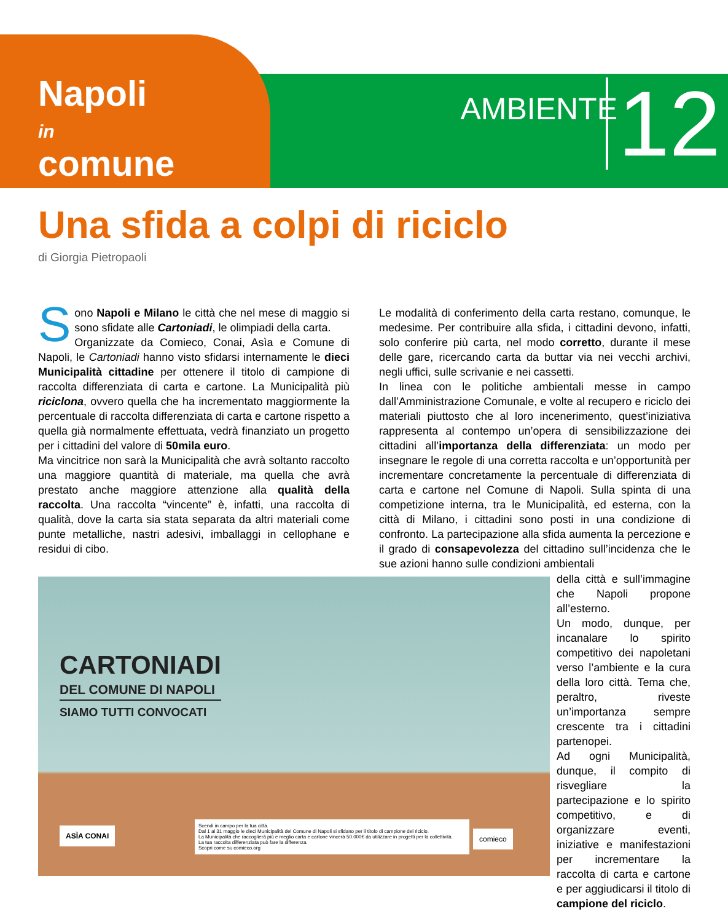Napoli
in
comune
AMBIENTE 12
Una sfida a colpi di riciclo
di Giorgia Pietropaoli
Sono Napoli e Milano le città che nel mese di maggio si sono sfidate alle Cartoniadi, le olimpiadi della carta.
Organizzate da Comieco, Conai, Asìa e Comune di Napoli, le Cartoniadi hanno visto sfidarsi internamente le dieci Municipalità cittadine per ottenere il titolo di campione di raccolta differenziata di carta e cartone. La Municipalità più riciclona, ovvero quella che ha incrementato maggiormente la percentuale di raccolta differenziata di carta e cartone rispetto a quella già normalmente effettuata, vedrà finanziato un progetto per i cittadini del valore di 50mila euro.
Ma vincitrice non sarà la Municipalità che avrà soltanto raccolto una maggiore quantità di materiale, ma quella che avrà prestato anche maggiore attenzione alla qualità della raccolta. Una raccolta “vincente” è, infatti, una raccolta di qualità, dove la carta sia stata separata da altri materiali come punte metalliche, nastri adesivi, imballaggi in cellophane e residui di cibo.
Le modalità di conferimento della carta restano, comunque, le medesime. Per contribuire alla sfida, i cittadini devono, infatti, solo conferire più carta, nel modo corretto, durante il mese delle gare, ricercando carta da buttar via nei vecchi archivi, negli uffici, sulle scrivanie e nei cassetti.
In linea con le politiche ambientali messe in campo dall’Amministrazione Comunale, e volte al recupero e riciclo dei materiali piuttosto che al loro incenerimento, quest’iniziativa rappresenta al contempo un’opera di sensibilizzazione dei cittadini all’importanza della differenziata: un modo per insegnare le regole di una corretta raccolta e un’opportunità per incrementare concretamente la percentuale di differenziata di carta e cartone nel Comune di Napoli. Sulla spinta di una competizione interna, tra le Municipalità, ed esterna, con la città di Milano, i cittadini sono posti in una condizione di confronto. La partecipazione alla sfida aumenta la percezione e il grado di consapevolezza del cittadino sull’incidenza che le sue azioni hanno sulle condizioni ambientali
CARTONIADI
DEL COMUNE DI NAPOLI
SIAMO TUTTI CONVOCATI
Scendi in campo per la tua città.
Dal 1 al 31 maggio le dieci Municipalità del Comune di Napoli si sfidano per il titolo di campione del riciclo.
La Municipalità che raccoglierà più e meglio carta e cartone vincerà 50.000€ da utilizzare in progetti per la collettività.
La tua raccolta differenziata può fare la differenza.
Scopri come su comieco.org
ASÌA CONAI comieco
della città e sull’immagine che Napoli propone all’esterno.
Un modo, dunque, per incanalare lo spirito competitivo dei napoletani verso l’ambiente e la cura della loro città. Tema che, peraltro, riveste un’importanza sempre crescente tra i cittadini partenopei.
Ad ogni Municipalità, dunque, il compito di risvegliare la partecipazione e lo spirito competitivo, e di organizzare eventi, iniziative e manifestazioni per incrementare la raccolta di carta e cartone e per aggiudicarsi il titolo di campione del riciclo.